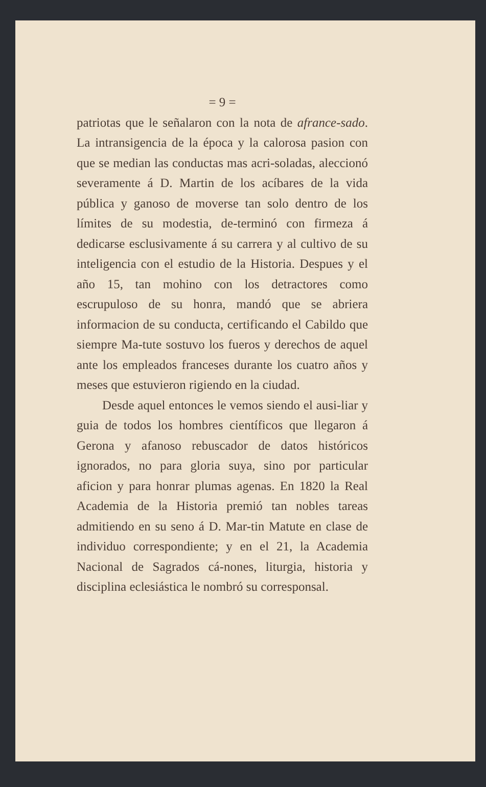= 9 =
patriotas que le señalaron con la nota de afrance-sado. La intransigencia de la época y la calorosa pasion con que se median las conductas mas acri-soladas, aleccionó severamente á D. Martin de los acíbares de la vida pública y ganoso de moverse tan solo dentro de los límites de su modestia, de-terminó con firmeza á dedicarse esclusivamente á su carrera y al cultivo de su inteligencia con el estudio de la Historia. Despues y el año 15, tan mohino con los detractores como escrupuloso de su honra, mandó que se abriera informacion de su conducta, certificando el Cabildo que siempre Ma-tute sostuvo los fueros y derechos de aquel ante los empleados franceses durante los cuatro años y meses que estuvieron rigiendo en la ciudad.
Desde aquel entonces le vemos siendo el ausi-liar y guia de todos los hombres científicos que llegaron á Gerona y afanoso rebuscador de datos históricos ignorados, no para gloria suya, sino por particular aficion y para honrar plumas agenas. En 1820 la Real Academia de la Historia premió tan nobles tareas admitiendo en su seno á D. Mar-tin Matute en clase de individuo correspondiente; y en el 21, la Academia Nacional de Sagrados cá-nones, liturgia, historia y disciplina eclesiástica le nombró su corresponsal.